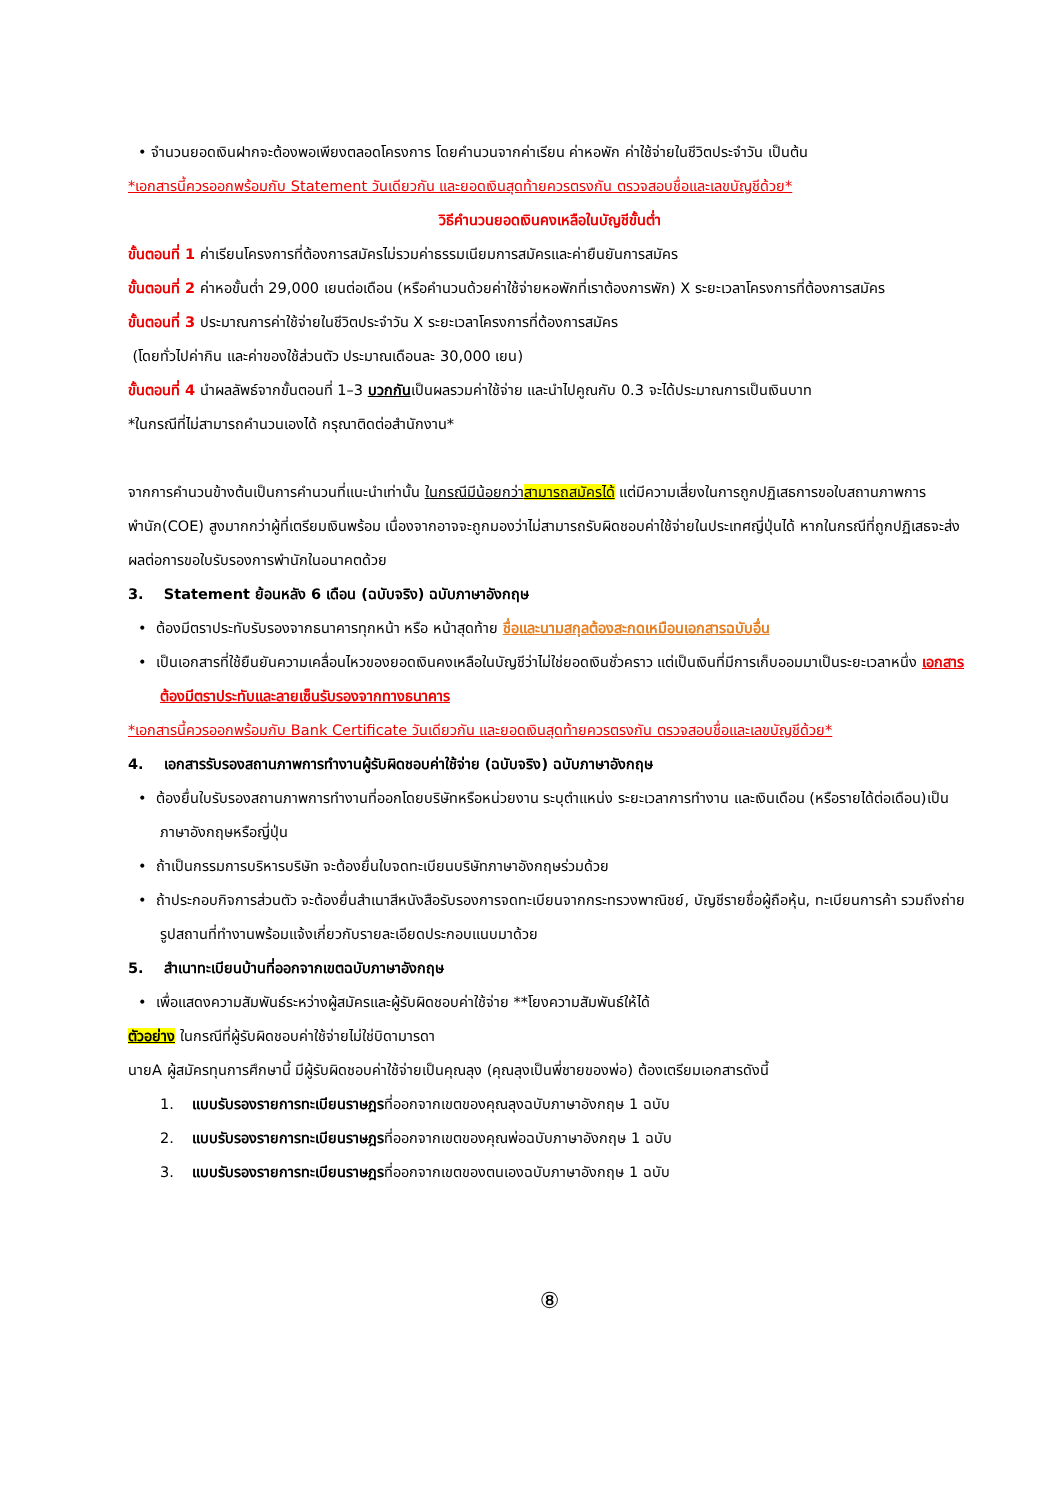• จำนวนยอดเงินฝากจะต้องพอเพียงตลอดโครงการ โดยคำนวนจากค่าเรียน ค่าหอพัก ค่าใช้จ่ายในชีวิตประจำวัน เป็นต้น
*เอกสารนี้ควรออกพร้อมกับ Statement วันเดียวกัน และยอดเงินสุดท้ายควรตรงกัน ตรวจสอบชื่อและเลขบัญชีด้วย*
วิธีคำนวนยอดเงินคงเหลือในบัญชีขั้นต่ำ
ขั้นตอนที่ 1 ค่าเรียนโครงการที่ต้องการสมัครไม่รวมค่าธรรมเนียมการสมัครและค่ายืนยันการสมัคร
ขั้นตอนที่ 2 ค่าหอขั้นต่ำ 29,000 เยนต่อเดือน (หรือคำนวนด้วยค่าใช้จ่ายหอพักที่เราต้องการพัก) X ระยะเวลาโครงการที่ต้องการสมัคร
ขั้นตอนที่ 3 ประมาณการค่าใช้จ่ายในชีวิตประจำวัน X ระยะเวลาโครงการที่ต้องการสมัคร
(โดยทั่วไปค่ากิน และค่าของใช้ส่วนตัว ประมาณเดือนละ 30,000 เยน)
ขั้นตอนที่ 4 นำผลลัพธ์จากขั้นตอนที่ 1–3 บวกกันเป็นผลรวมค่าใช้จ่าย และนำไปคูณกับ 0.3 จะได้ประมาณการเป็นเงินบาท
*ในกรณีที่ไม่สามารถคำนวนเองได้ กรุณาติดต่อสำนักงาน*
จากการคำนวนข้างต้นเป็นการคำนวนที่แนะนำเท่านั้น ในกรณีมีน้อยกว่าสามารถสมัครได้ แต่มีความเสี่ยงในการถูกปฏิเสธการขอใบสถานภาพการพำนัก(COE) สูงมากกว่าผู้ที่เตรียมเงินพร้อม เนื่องจากอาจจะถูกมองว่าไม่สามารถรับผิดชอบค่าใช้จ่ายในประเทศญี่ปุ่นได้ หากในกรณีที่ถูกปฏิเสธจะส่งผลต่อการขอใบรับรองการพำนักในอนาคตด้วย
3. Statement ย้อนหลัง 6 เดือน (ฉบับจริง) ฉบับภาษาอังกฤษ
• ต้องมีตราประทับรับรองจากธนาคารทุกหน้า หรือ หน้าสุดท้าย ชื่อและนามสกุลต้องสะกดเหมือนเอกสารฉบับอื่น
• เป็นเอกสารที่ใช้ยืนยันความเคลื่อนไหวของยอดเงินคงเหลือในบัญชีว่าไม่ใช่ยอดเงินชั่วคราว แต่เป็นเงินที่มีการเก็บออมมาเป็นระยะเวลาหนึ่ง เอกสารต้องมีตราประทับและลายเซ็นรับรองจากทางธนาคาร
*เอกสารนี้ควรออกพร้อมกับ Bank Certificate วันเดียวกัน และยอดเงินสุดท้ายควรตรงกัน ตรวจสอบชื่อและเลขบัญชีด้วย*
4. เอกสารรับรองสถานภาพการทำงานผู้รับผิดชอบค่าใช้จ่าย (ฉบับจริง) ฉบับภาษาอังกฤษ
• ต้องยื่นใบรับรองสถานภาพการทำงานที่ออกโดยบริษัทหรือหน่วยงาน ระบุตำแหน่ง ระยะเวลาการทำงาน และเงินเดือน (หรือรายได้ต่อเดือน)เป็นภาษาอังกฤษหรือญี่ปุ่น
• ถ้าเป็นกรรมการบริหารบริษัท จะต้องยื่นใบจดทะเบียนบริษัทภาษาอังกฤษร่วมด้วย
• ถ้าประกอบกิจการส่วนตัว จะต้องยื่นสำเนาสีหนังสือรับรองการจดทะเบียนจากกระทรวงพาณิชย์, บัญชีรายชื่อผู้ถือหุ้น, ทะเบียนการค้า รวมถึงถ่ายรูปสถานที่ทำงานพร้อมแจ้งเกี่ยวกับรายละเอียดประกอบแนบมาด้วย
5. สำเนาทะเบียนบ้านที่ออกจากเขตฉบับภาษาอังกฤษ
• เพื่อแสดงความสัมพันธ์ระหว่างผู้สมัครและผู้รับผิดชอบค่าใช้จ่าย **โยงความสัมพันธ์ให้ได้
ตัวอย่าง ในกรณีที่ผู้รับผิดชอบค่าใช้จ่ายไม่ใช่บิดามารดา
นายA ผู้สมัครทุนการศึกษานี้ มีผู้รับผิดชอบค่าใช้จ่ายเป็นคุณลุง (คุณลุงเป็นพี่ชายของพ่อ) ต้องเตรียมเอกสารดังนี้
1. แบบรับรองรายการทะเบียนราษฎรที่ออกจากเขตของคุณลุงฉบับภาษาอังกฤษ 1 ฉบับ
2. แบบรับรองรายการทะเบียนราษฎรที่ออกจากเขตของคุณพ่อฉบับภาษาอังกฤษ 1 ฉบับ
3. แบบรับรองรายการทะเบียนราษฎรที่ออกจากเขตของตนเองฉบับภาษาอังกฤษ 1 ฉบับ
⑧